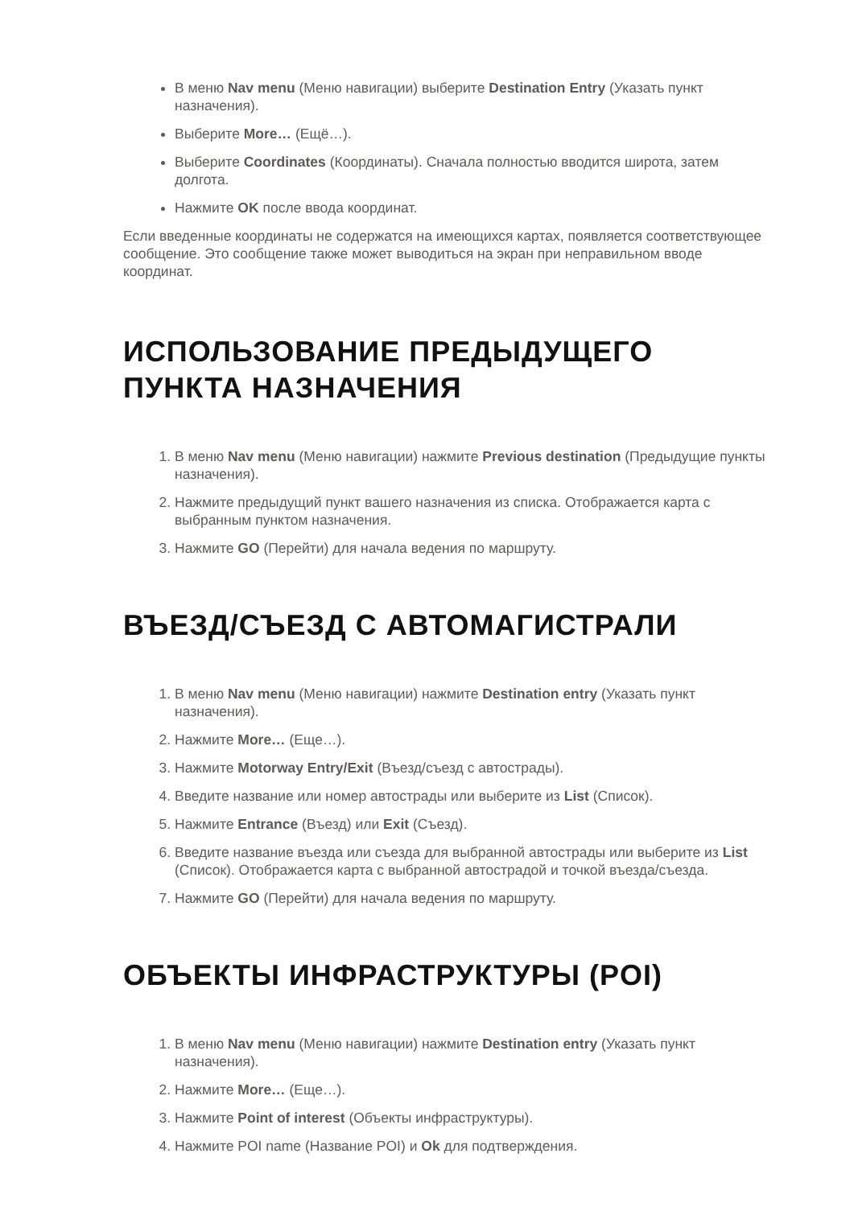В меню Nav menu (Меню навигации) выберите Destination Entry (Указать пункт назначения).
Выберите More… (Ещё…).
Выберите Coordinates (Координаты). Сначала полностью вводится широта, затем долгота.
Нажмите OK после ввода координат.
Если введенные координаты не содержатся на имеющихся картах, появляется соответствующее сообщение. Это сообщение также может выводиться на экран при неправильном вводе координат.
ИСПОЛЬЗОВАНИЕ ПРЕДЫДУЩЕГО ПУНКТА НАЗНАЧЕНИЯ
1. В меню Nav menu (Меню навигации) нажмите Previous destination (Предыдущие пункты назначения).
2. Нажмите предыдущий пункт вашего назначения из списка. Отображается карта с выбранным пунктом назначения.
3. Нажмите GO (Перейти) для начала ведения по маршруту.
ВЪЕЗД/СЪЕЗД С АВТОМАГИСТРАЛИ
1. В меню Nav menu (Меню навигации) нажмите Destination entry (Указать пункт назначения).
2. Нажмите More… (Еще…).
3. Нажмите Motorway Entry/Exit (Въезд/съезд с автострады).
4. Введите название или номер автострады или выберите из List (Список).
5. Нажмите Entrance (Въезд) или Exit (Съезд).
6. Введите название въезда или съезда для выбранной автострады или выберите из List (Список). Отображается карта с выбранной автострадой и точкой въезда/съезда.
7. Нажмите GO (Перейти) для начала ведения по маршруту.
ОБЪЕКТЫ ИНФРАСТРУКТУРЫ (POI)
1. В меню Nav menu (Меню навигации) нажмите Destination entry (Указать пункт назначения).
2. Нажмите More… (Еще…).
3. Нажмите Point of interest (Объекты инфраструктуры).
4. Нажмите POI name (Название POI) и Ok для подтверждения.